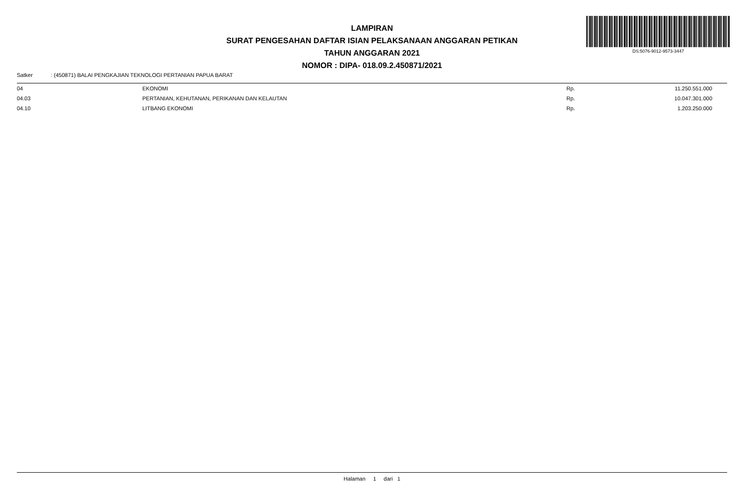LAMPIRAN
SURAT PENGESAHAN DAFTAR ISIAN PELAKSANAAN ANGGARAN PETIKAN
TAHUN ANGGARAN 2021
NOMOR : DIPA- 018.09.2.450871/2021
DS:5076-9012-9573-3447
Satker : (450871) BALAI PENGKAJIAN TEKNOLOGI PERTANIAN PAPUA BARAT
| 04 | EKONOMI | Rp. | 11.250.551.000 |
| 04.03 | PERTANIAN, KEHUTANAN, PERIKANAN DAN KELAUTAN | Rp. | 10.047.301.000 |
| 04.10 | LITBANG EKONOMI | Rp. | 1.203.250.000 |
Halaman 1 dari 1